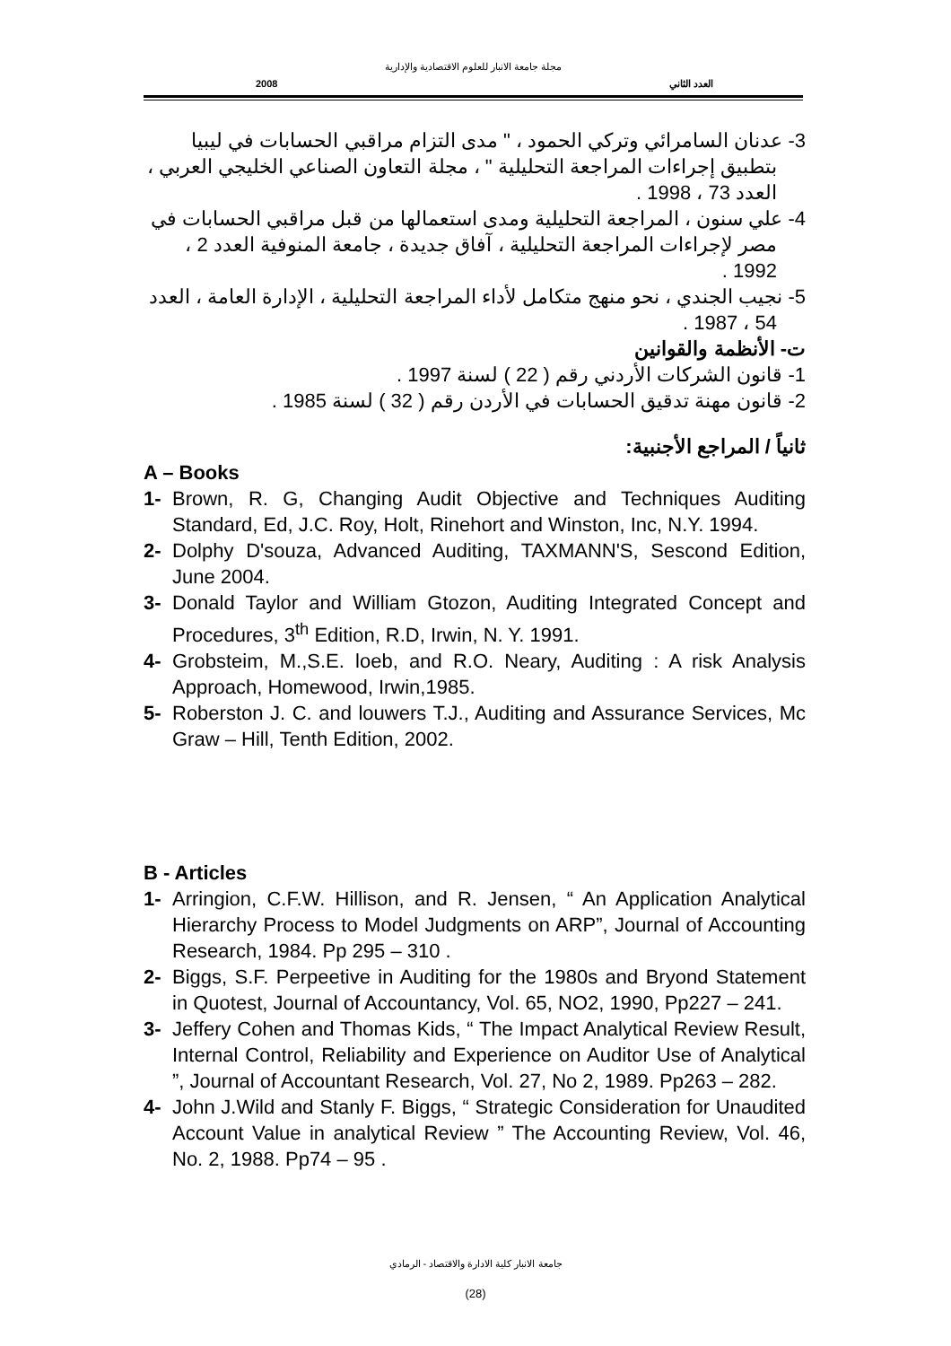مجلة جامعة الانبار للعلوم الاقتصادية والإدارية
2008 العدد الثاني
3- عدنان السامرائي وتركي الحمود ، " مدى التزام مراقبي الحسابات في ليبيا بتطبيق إجراءات المراجعة التحليلية " ، مجلة التعاون الصناعي الخليجي العربي ، العدد 73 ، 1998 .
4- علي سنون ، المراجعة التحليلية ومدى استعمالها من قبل مراقبي الحسابات في مصر لإجراءات المراجعة التحليلية ، آفاق جديدة ، جامعة المنوفية العدد 2 ، 1992 .
5- نجيب الجندي ، نحو منهج متكامل لأداء المراجعة التحليلية ، الإدارة العامة ، العدد 54 ، 1987 .
ت- الأنظمة والقوانين
1- قانون الشركات الأردني رقم ( 22 ) لسنة 1997 .
2- قانون مهنة تدقيق الحسابات في الأردن رقم ( 32 ) لسنة 1985 .
ثانياً / المراجع الأجنبية:
A – Books
1- Brown, R. G, Changing Audit Objective and Techniques Auditing Standard, Ed, J.C. Roy, Holt, Rinehort and Winston, Inc, N.Y. 1994.
2- Dolphy D'souza, Advanced Auditing, TAXMANN'S, Sescond Edition, June 2004.
3- Donald Taylor and William Gtozon, Auditing Integrated Concept and Procedures, 3<sup>th</sup> Edition, R.D, Irwin, N. Y. 1991.
4- Grobsteim, M.,S.E. loeb, and R.O. Neary, Auditing : A risk Analysis Approach, Homewood, Irwin,1985.
5- Roberston J. C. and louwers T.J., Auditing and Assurance Services, Mc Graw – Hill, Tenth Edition, 2002.
B - Articles
1- Arringion, C.F.W. Hillison, and R. Jensen, “ An Application Analytical Hierarchy Process to Model Judgments on ARP”, Journal of Accounting Research, 1984. Pp 295 – 310 .
2- Biggs, S.F. Perpeetive in Auditing for the 1980s and Bryond Statement in Quotest, Journal of Accountancy, Vol. 65, NO2, 1990, Pp227 – 241.
3- Jeffery Cohen and Thomas Kids, “ The Impact Analytical Review Result, Internal Control, Reliability and Experience on Auditor Use of Analytical ”, Journal of Accountant Research, Vol. 27, No 2, 1989. Pp263 – 282.
4- John J.Wild and Stanly F. Biggs, “ Strategic Consideration for Unaudited Account Value in analytical Review ” The Accounting Review, Vol. 46, No. 2, 1988. Pp74 – 95 .
جامعة الانبار كلية الادارة والاقتصاد - الرمادي
(28)